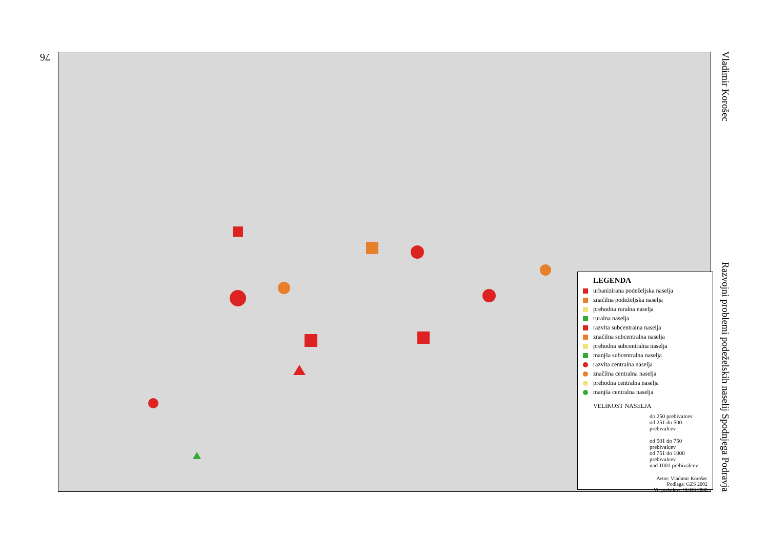76
Vladimir Korošec Razvojni problemi podeželskih naselij Spodnjega Podravja
LEGENDA
urbanizirana podeželjska naselja
značilna podeželjska naselja
prehodna ruralna naselja
ruralna naselja
razvita subcentralna naselja
značilna subcentralna naselja
prehodna subcentralna naselja
manjša subcentralna naselja
razvita centralna naselja
značilna centralna naselja
prehodna centralna naselja
manjša centralna naselja
VELIKOST NASELJA
do 250 prebivalcev
od 251 do 500 prebivalcev
od 501 do 750 prebivalcev
od 751 do 1000 prebivalcev
nad 1001 prebivalcev
Avtor: Vladimir Korošec
Podlaga: GZS 2002
Vir podatkov: SURS 2000